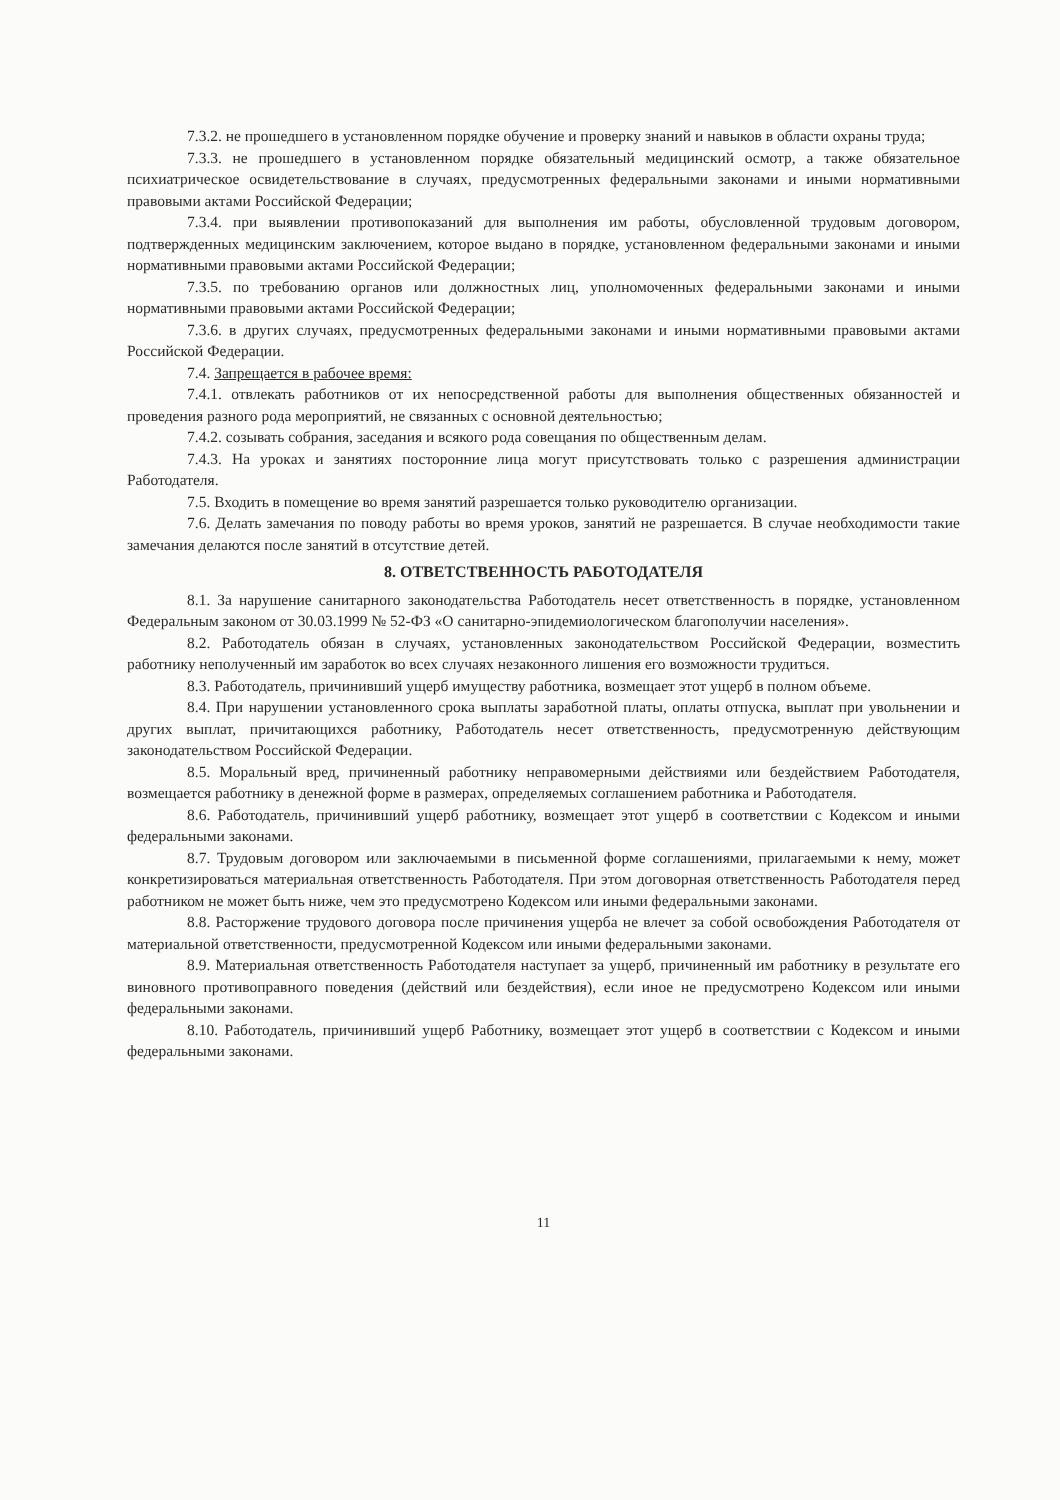7.3.2. не прошедшего в установленном порядке обучение и проверку знаний и навыков в области охраны труда;
7.3.3. не прошедшего в установленном порядке обязательный медицинский осмотр, а также обязательное психиатрическое освидетельствование в случаях, предусмотренных федеральными законами и иными нормативными правовыми актами Российской Федерации;
7.3.4. при выявлении противопоказаний для выполнения им работы, обусловленной трудовым договором, подтвержденных медицинским заключением, которое выдано в порядке, установленном федеральными законами и иными нормативными правовыми актами Российской Федерации;
7.3.5. по требованию органов или должностных лиц, уполномоченных федеральными законами и иными нормативными правовыми актами Российской Федерации;
7.3.6. в других случаях, предусмотренных федеральными законами и иными нормативными правовыми актами Российской Федерации.
7.4. Запрещается в рабочее время:
7.4.1. отвлекать работников от их непосредственной работы для выполнения общественных обязанностей и проведения разного рода мероприятий, не связанных с основной деятельностью;
7.4.2. созывать собрания, заседания и всякого рода совещания по общественным делам.
7.4.3. На уроках и занятиях посторонние лица могут присутствовать только с разрешения администрации Работодателя.
7.5. Входить в помещение во время занятий разрешается только руководителю организации.
7.6. Делать замечания по поводу работы во время уроков, занятий не разрешается. В случае необходимости такие замечания делаются после занятий в отсутствие детей.
8. ОТВЕТСТВЕННОСТЬ РАБОТОДАТЕЛЯ
8.1. За нарушение санитарного законодательства Работодатель несет ответственность в порядке, установленном Федеральным законом от 30.03.1999 № 52-ФЗ «О санитарно-эпидемиологическом благополучии населения».
8.2. Работодатель обязан в случаях, установленных законодательством Российской Федерации, возместить работнику неполученный им заработок во всех случаях незаконного лишения его возможности трудиться.
8.3. Работодатель, причинивший ущерб имуществу работника, возмещает этот ущерб в полном объеме.
8.4. При нарушении установленного срока выплаты заработной платы, оплаты отпуска, выплат при увольнении и других выплат, причитающихся работнику, Работодатель несет ответственность, предусмотренную действующим законодательством Российской Федерации.
8.5. Моральный вред, причиненный работнику неправомерными действиями или бездействием Работодателя, возмещается работнику в денежной форме в размерах, определяемых соглашением работника и Работодателя.
8.6. Работодатель, причинивший ущерб работнику, возмещает этот ущерб в соответствии с Кодексом и иными федеральными законами.
8.7. Трудовым договором или заключаемыми в письменной форме соглашениями, прилагаемыми к нему, может конкретизироваться материальная ответственность Работодателя. При этом договорная ответственность Работодателя перед работником не может быть ниже, чем это предусмотрено Кодексом или иными федеральными законами.
8.8. Расторжение трудового договора после причинения ущерба не влечет за собой освобождения Работодателя от материальной ответственности, предусмотренной Кодексом или иными федеральными законами.
8.9. Материальная ответственность Работодателя наступает за ущерб, причиненный им работнику в результате его виновного противоправного поведения (действий или бездействия), если иное не предусмотрено Кодексом или иными федеральными законами.
8.10. Работодатель, причинивший ущерб Работнику, возмещает этот ущерб в соответствии с Кодексом и иными федеральными законами.
11